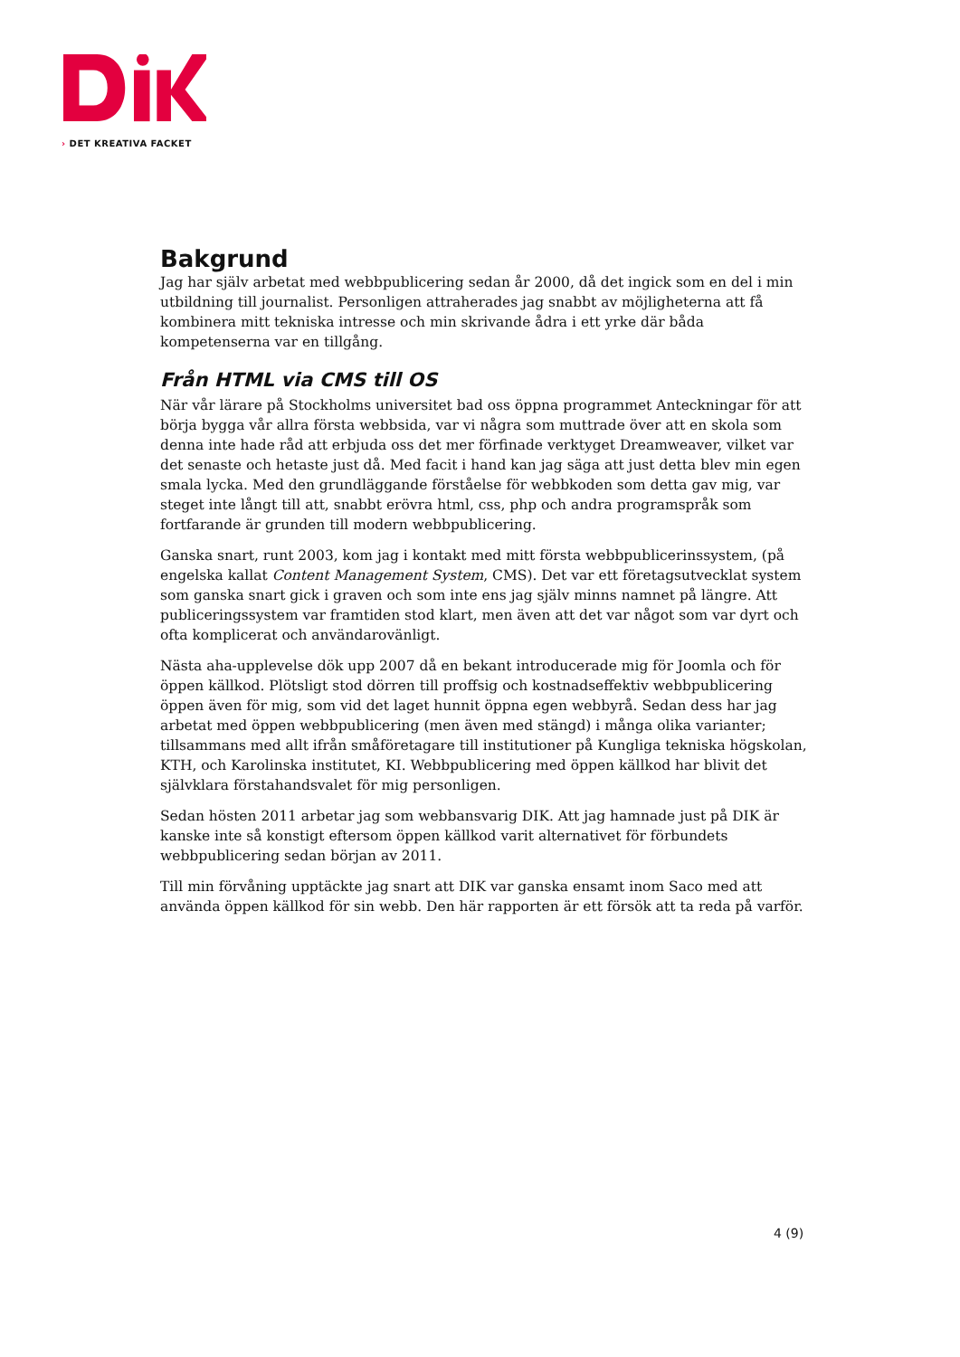› DET KREATIVA FACKET
Bakgrund
Jag har själv arbetat med webbpublicering sedan år 2000, då det ingick som en del i min utbildning till journalist. Personligen attraherades jag snabbt av möjligheterna att få kombinera mitt tekniska intresse och min skrivande ådra i ett yrke där båda kompetenserna var en tillgång.
Från HTML via CMS till OS
När vår lärare på Stockholms universitet bad oss öppna programmet Anteckningar för att börja bygga vår allra första webbsida, var vi några som muttrade över att en skola som denna inte hade råd att erbjuda oss det mer förfinade verktyget Dreamweaver, vilket var det senaste och hetaste just då. Med facit i hand kan jag säga att just detta blev min egen smala lycka. Med den grundläggande förståelse för webbkoden som detta gav mig, var steget inte långt till att, snabbt erövra html, css, php och andra programspråk som fortfarande är grunden till modern webbpublicering.
Ganska snart, runt 2003, kom jag i kontakt med mitt första webbpublicerinssystem, (på engelska kallat Content Management System, CMS). Det var ett företagsutvecklat system som ganska snart gick i graven och som inte ens jag själv minns namnet på längre. Att publiceringssystem var framtiden stod klart, men även att det var något som var dyrt och ofta komplicerat och användarovänligt.
Nästa aha-upplevelse dök upp 2007 då en bekant introducerade mig för Joomla och för öppen källkod. Plötsligt stod dörren till proffsig och kostnadseffektiv webbpublicering öppen även för mig, som vid det laget hunnit öppna egen webbyrå. Sedan dess har jag arbetat med öppen webbpublicering (men även med stängd) i många olika varianter; tillsammans med allt ifrån småföretagare till institutioner på Kungliga tekniska högskolan, KTH, och Karolinska institutet, KI. Webbpublicering med öppen källkod har blivit det självklara förstahandsvalet för mig personligen.
Sedan hösten 2011 arbetar jag som webbansvarig DIK. Att jag hamnade just på DIK är kanske inte så konstigt eftersom öppen källkod varit alternativet för förbundets webbpublicering sedan början av 2011.
Till min förvåning upptäckte jag snart att DIK var ganska ensamt inom Saco med att använda öppen källkod för sin webb. Den här rapporten är ett försök att ta reda på varför.
4 (9)